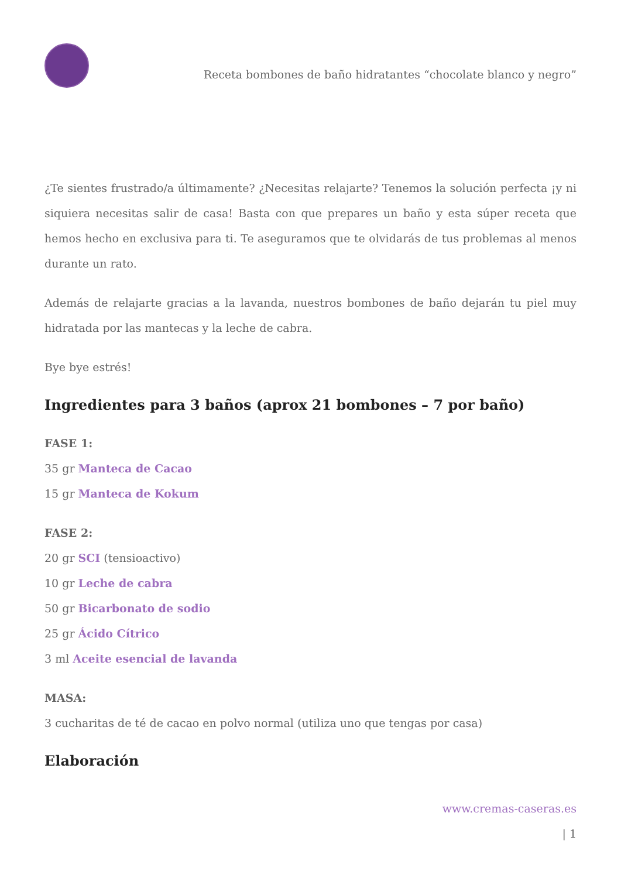Receta bombones de baño hidratantes “chocolate blanco y negro”
¿Te sientes frustrado/a últimamente? ¿Necesitas relajarte? Tenemos la solución perfecta ¡y ni siquiera necesitas salir de casa! Basta con que prepares un baño y esta súper receta que hemos hecho en exclusiva para ti. Te aseguramos que te olvidarás de tus problemas al menos durante un rato.
Además de relajarte gracias a la lavanda, nuestros bombones de baño dejarán tu piel muy hidratada por las mantecas y la leche de cabra.
Bye bye estrés!
Ingredientes para 3 baños (aprox 21 bombones – 7 por baño)
FASE 1:
35 gr Manteca de Cacao
15 gr Manteca de Kokum
FASE 2:
20 gr SCI (tensioactivo)
10 gr Leche de cabra
50 gr Bicarbonato de sodio
25 gr Ácido Cítrico
3 ml Aceite esencial de lavanda
MASA:
3 cucharitas de té de cacao en polvo normal (utiliza uno que tengas por casa)
Elaboración
www.cremas-caseras.es
| 1